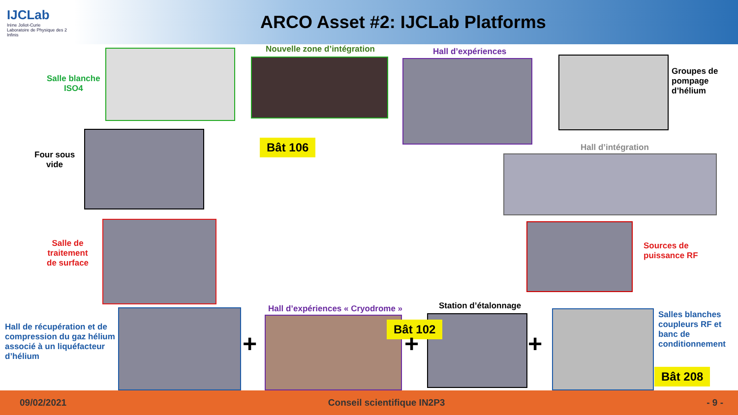IJCLab
Irène Joliot-Curie
Laboratoire de Physique des 2 Infinis
ARCO Asset #2: IJCLab Platforms
Salle blanche
ISO4
Nouvelle zone d’intégration Hall d’expériences
Groupes de
pompage
d’hélium
Four sous
vide
Bât 106 Hall d’intégration
Salle de
traitement
de surface
Sources de
puissance RF
Hall de récupération et de
compression du gaz hélium
associé à un liquéfacteur
d’hélium
+
Hall d’expériences « Cryodrome »
Station d’étalonnage
Bât 102
+ +
Salles blanches
coupleurs RF et
banc de
conditionnement
Bât 208
09/02/2021 Conseil scientifique IN2P3 - 9 -